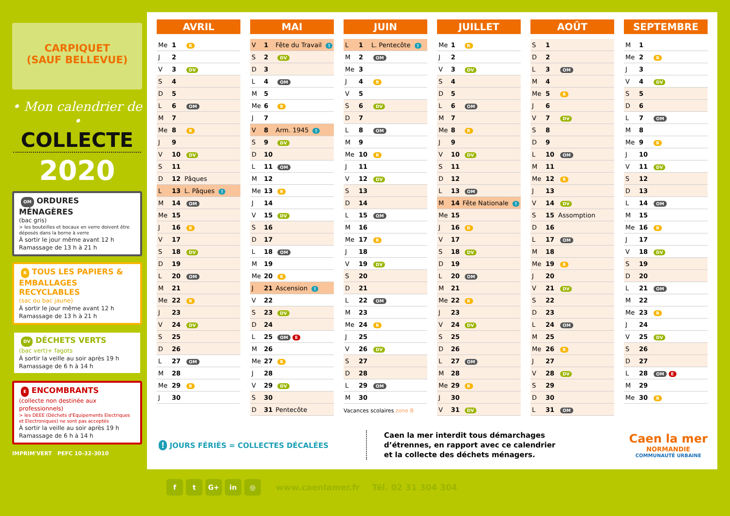CARPIQUET
(SAUF BELLEVUE)
• Mon calendrier de •
COLLECTE
2020
OM ORDURES MÉNAGÈRES
(bac gris)
> les bouteilles et bocaux en verre doivent être déposés dans la borne à verre
À sortir le jour même avant 12 h
Ramassage de 13 h à 21 h
R TOUS LES PAPIERS & EMBALLAGES RECYCLABLES
(sac ou bac jaune)
À sortir le jour même avant 12 h
Ramassage de 13 h à 21 h
DV DÉCHETS VERTS
(bac vert)+ fagots
À sortir la veille au soir après 19 h
Ramassage de 6 h à 14 h
E ENCOMBRANTS
(collecte non destinée aux professionnels)
> les DEEE (Déchets d'Equipements Electriques et Electroniques) ne sont pas acceptés
À sortir la veille au soir après 19 h
Ramassage de 6 h à 14 h
IMPRIM'VERT PEFC 10-32-3010
AVRIL
| Me | 1 | R |
| J | 2 | |
| V | 3 | DV |
| S | 4 | |
| D | 5 | |
| L | 6 | OM |
| M | 7 | |
| Me | 8 | R |
| J | 9 | |
| V | 10 | DV |
| S | 11 | |
| D | 12 | Pâques |
| L | 13 | L. Pâques ! |
| M | 14 | OM |
| Me | 15 | |
| J | 16 | R |
| V | 17 | |
| S | 18 | DV |
| D | 19 | |
| L | 20 | OM |
| M | 21 | |
| Me | 22 | R |
| J | 23 | |
| V | 24 | DV |
| S | 25 | |
| D | 26 | |
| L | 27 | OM |
| M | 28 | |
| Me | 29 | R |
| J | 30 | |
MAI
| V | 1 | Fête du Travail ! |
| S | 2 | DV |
| D | 3 | |
| L | 4 | OM |
| M | 5 | |
| Me | 6 | R |
| J | 7 | |
| V | 8 | Arm. 1945 ! |
| S | 9 | DV |
| D | 10 | |
| L | 11 | OM |
| M | 12 | |
| Me | 13 | R |
| J | 14 | |
| V | 15 | DV |
| S | 16 | |
| D | 17 | |
| L | 18 | OM |
| M | 19 | |
| Me | 20 | R |
| J | 21 | Ascension ! |
| V | 22 | |
| S | 23 | DV |
| D | 24 | |
| L | 25 | OM E |
| M | 26 | |
| Me | 27 | R |
| J | 28 | |
| V | 29 | DV |
| S | 30 | |
| D | 31 | Pentecôte |
JUIN
| L | 1 | L. Pentecôte ! |
| M | 2 | OM |
| Me | 3 | |
| J | 4 | R |
| V | 5 | |
| S | 6 | DV |
| D | 7 | |
| L | 8 | OM |
| M | 9 | |
| Me | 10 | R |
| J | 11 | |
| V | 12 | DV |
| S | 13 | |
| D | 14 | |
| L | 15 | OM |
| M | 16 | |
| Me | 17 | R |
| J | 18 | |
| V | 19 | DV |
| S | 20 | |
| D | 21 | |
| L | 22 | OM |
| M | 23 | |
| Me | 24 | R |
| J | 25 | |
| V | 26 | DV |
| S | 27 | |
| D | 28 | |
| L | 29 | OM |
| M | 30 | |
Vacances scolaires zone B
JUILLET
| Me | 1 | R |
| J | 2 | |
| V | 3 | DV |
| S | 4 | |
| D | 5 | |
| L | 6 | OM |
| M | 7 | |
| Me | 8 | R |
| J | 9 | |
| V | 10 | DV |
| S | 11 | |
| D | 12 | |
| L | 13 | OM |
| M | 14 | Fête Nationale ! |
| Me | 15 | |
| J | 16 | R |
| V | 17 | |
| S | 18 | DV |
| D | 19 | |
| L | 20 | OM |
| M | 21 | |
| Me | 22 | R |
| J | 23 | |
| V | 24 | DV |
| S | 25 | |
| D | 26 | |
| L | 27 | OM |
| M | 28 | |
| Me | 29 | R |
| J | 30 | |
| V | 31 | DV |
AOÛT
| S | 1 | |
| D | 2 | |
| L | 3 | OM |
| M | 4 | |
| Me | 5 | R |
| J | 6 | |
| V | 7 | DV |
| S | 8 | |
| D | 9 | |
| L | 10 | OM |
| M | 11 | |
| Me | 12 | R |
| J | 13 | |
| V | 14 | DV |
| S | 15 | Assomption |
| D | 16 | |
| L | 17 | OM |
| M | 18 | |
| Me | 19 | R |
| J | 20 | |
| V | 21 | DV |
| S | 22 | |
| D | 23 | |
| L | 24 | OM |
| M | 25 | |
| Me | 26 | R |
| J | 27 | |
| V | 28 | DV |
| S | 29 | |
| D | 30 | |
| L | 31 | OM |
SEPTEMBRE
| M | 1 | |
| Me | 2 | R |
| J | 3 | |
| V | 4 | DV |
| S | 5 | |
| D | 6 | |
| L | 7 | OM |
| M | 8 | |
| Me | 9 | R |
| J | 10 | |
| V | 11 | DV |
| S | 12 | |
| D | 13 | |
| L | 14 | OM |
| M | 15 | |
| Me | 16 | R |
| J | 17 | |
| V | 18 | DV |
| S | 19 | |
| D | 20 | |
| L | 21 | OM |
| M | 22 | |
| Me | 23 | R |
| J | 24 | |
| V | 25 | DV |
| S | 26 | |
| D | 27 | |
| L | 28 | OM E |
| M | 29 | |
| Me | 30 | R |
! JOURS FÉRIÉS = COLLECTES DÉCALÉES
Caen la mer interdit tous démarchages
d’étrennes, en rapport avec ce calendrier
et la collecte des déchets ménagers.
Caen la mer
NORMANDIE
COMMUNAUTÉ URBAINE
ft G+ in ◎
www.caenlamer.fr Tél. 02 31 304 304